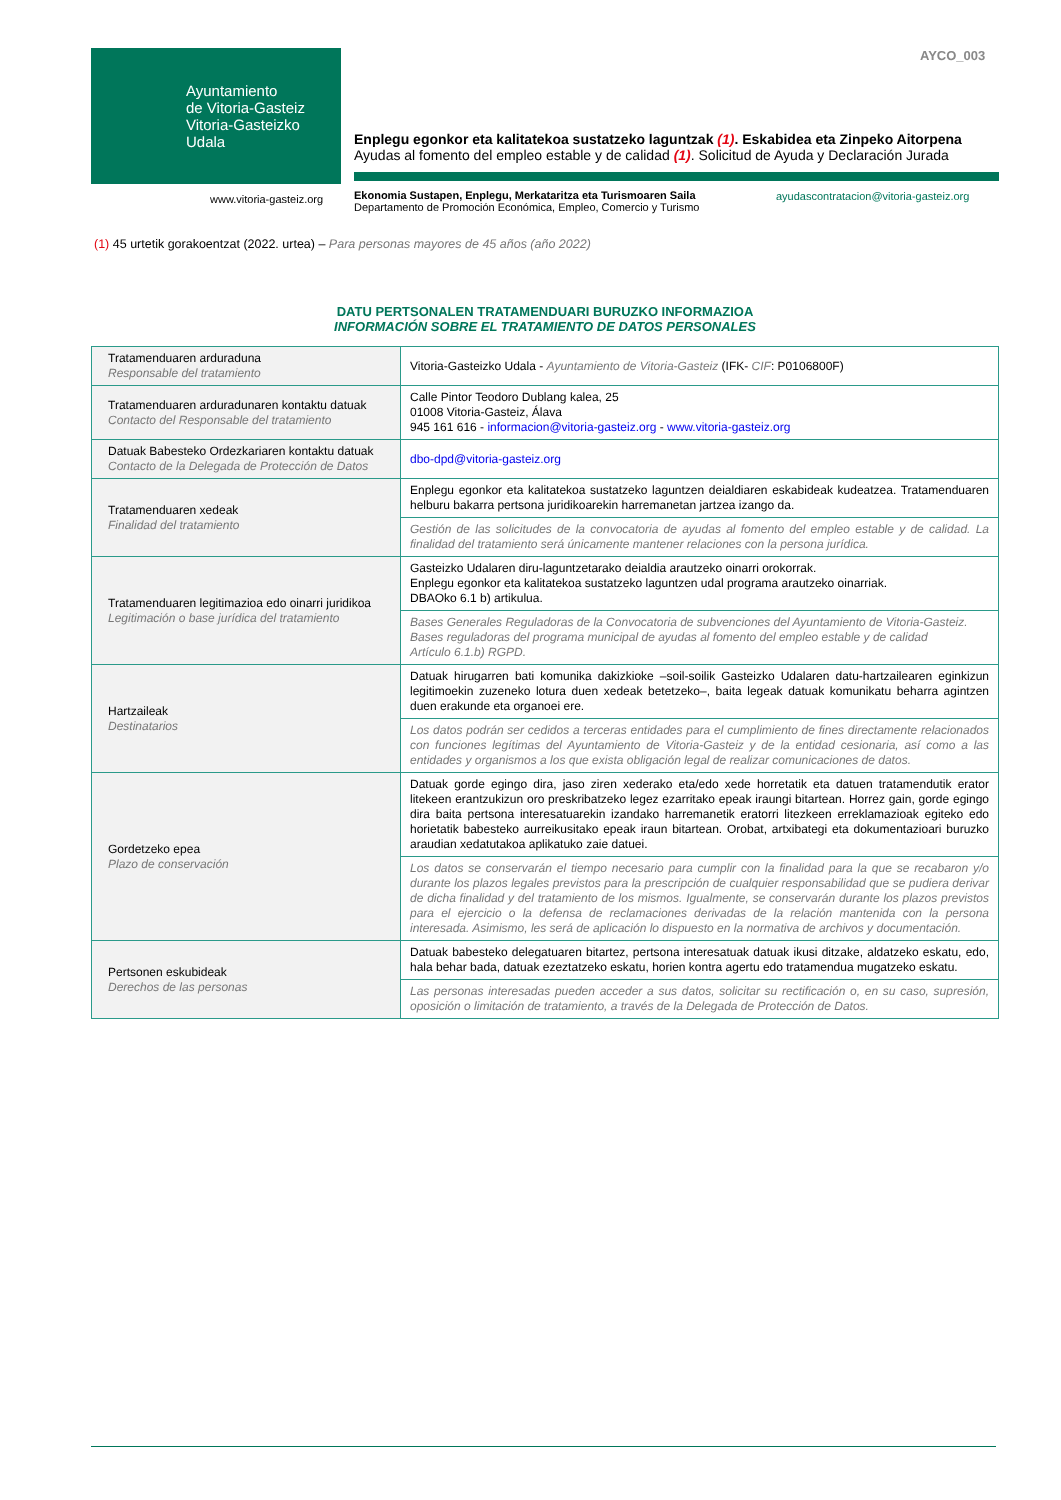AYCO_003
Ayuntamiento
de Vitoria-Gasteiz
Vitoria-Gasteizko
Udala
www.vitoria-gasteiz.org
Enplegu egonkor eta kalitatekoa sustatzeko laguntzak (1). Eskabidea eta Zinpeko Aitorpena
Ayudas al fomento del empleo estable y de calidad (1). Solicitud de Ayuda y Declaración Jurada
Ekonomia Sustapen, Enplegu, Merkataritza eta Turismoaren Saila
Departamento de Promoción Económica, Empleo, Comercio y Turismo
ayudascontratacion@vitoria-gasteiz.org
(1) 45 urtetik gorakoentzat (2022. urtea) – Para personas mayores de 45 años (año 2022)
DATU PERTSONALEN TRATAMENDUARI BURUZKO INFORMAZIOA
INFORMACIÓN SOBRE EL TRATAMIENTO DE DATOS PERSONALES
| Tratamenduaren arduraduna Responsable del tratamiento | Vitoria-Gasteizko Udala - Ayuntamiento de Vitoria-Gasteiz (IFK- CIF : P0106800F) |
| Tratamenduaren arduradunaren kontaktu datuak Contacto del Responsable del tratamiento | Calle Pintor Teodoro Dublang kalea, 25 01008 Vitoria-Gasteiz, Álava 945 161 616 - informacion@vitoria-gasteiz.org - www.vitoria-gasteiz.org |
| Datuak Babesteko Ordezkariaren kontaktu datuak Contacto de la Delegada de Protección de Datos | dbo-dpd@vitoria-gasteiz.org |
| Tratamenduaren xedeak Finalidad del tratamiento | Enplegu egonkor eta kalitatekoa sustatzeko laguntzen deialdiaren eskabideak kudeatzea. Tratamenduaren helburu bakarra pertsona juridikoarekin harremanetan jartzea izango da. |
| | Gestión de las solicitudes de la convocatoria de ayudas al fomento del empleo estable y de calidad. La finalidad del tratamiento será únicamente mantener relaciones con la persona jurídica. |
| Tratamenduaren legitimazioa edo oinarri juridikoa Legitimación o base jurídica del tratamiento | Gasteizko Udalaren diru-laguntzetarako deialdia arautzeko oinarri orokorrak. Enplegu egonkor eta kalitatekoa sustatzeko laguntzen udal programa arautzeko oinarriak. DBAOko 6.1 b) artikulua. |
| | Bases Generales Reguladoras de la Convocatoria de subvenciones del Ayuntamiento de Vitoria-Gasteiz. Bases reguladoras del programa municipal de ayudas al fomento del empleo estable y de calidad Artículo 6.1.b) RGPD. |
| Hartzaileak Destinatarios | Datuak hirugarren bati komunika dakizkioke –soil-soilik Gasteizko Udalaren datu-hartzailearen eginkizun legitimoekin zuzeneko lotura duen xedeak betetzeko–, baita legeak datuak komunikatu beharra agintzen duen erakunde eta organoei ere. |
| | Los datos podrán ser cedidos a terceras entidades para el cumplimiento de fines directamente relacionados con funciones legítimas del Ayuntamiento de Vitoria-Gasteiz y de la entidad cesionaria, así como a las entidades y organismos a los que exista obligación legal de realizar comunicaciones de datos. |
| Gordetzeko epea Plazo de conservación | Datuak gorde egingo dira, jaso ziren xederako eta/edo xede horretatik eta datuen tratamendutik erator litekeen erantzukizun oro preskribatzeko legez ezarritako epeak iraungi bitartean. Horrez gain, gorde egingo dira baita pertsona interesatuarekin izandako harremanetik eratorri litezkeen erreklamazioak egiteko edo horietatik babesteko aurreikusitako epeak iraun bitartean. Orobat, artxibategi eta dokumentazioari buruzko araudian xedatutakoa aplikatuko zaie datuei. |
| | Los datos se conservarán el tiempo necesario para cumplir con la finalidad para la que se recabaron y/o durante los plazos legales previstos para la prescripción de cualquier responsabilidad que se pudiera derivar de dicha finalidad y del tratamiento de los mismos. Igualmente, se conservarán durante los plazos previstos para el ejercicio o la defensa de reclamaciones derivadas de la relación mantenida con la persona interesada. Asimismo, les será de aplicación lo dispuesto en la normativa de archivos y documentación. |
| Pertsonen eskubideak Derechos de las personas | Datuak babesteko delegatuaren bitartez, pertsona interesatuak datuak ikusi ditzake, aldatzeko eskatu, edo, hala behar bada, datuak ezeztatzeko eskatu, horien kontra agertu edo tratamendua mugatzeko eskatu. |
| | Las personas interesadas pueden acceder a sus datos, solicitar su rectificación o, en su caso, supresión, oposición o limitación de tratamiento, a través de la Delegada de Protección de Datos. |